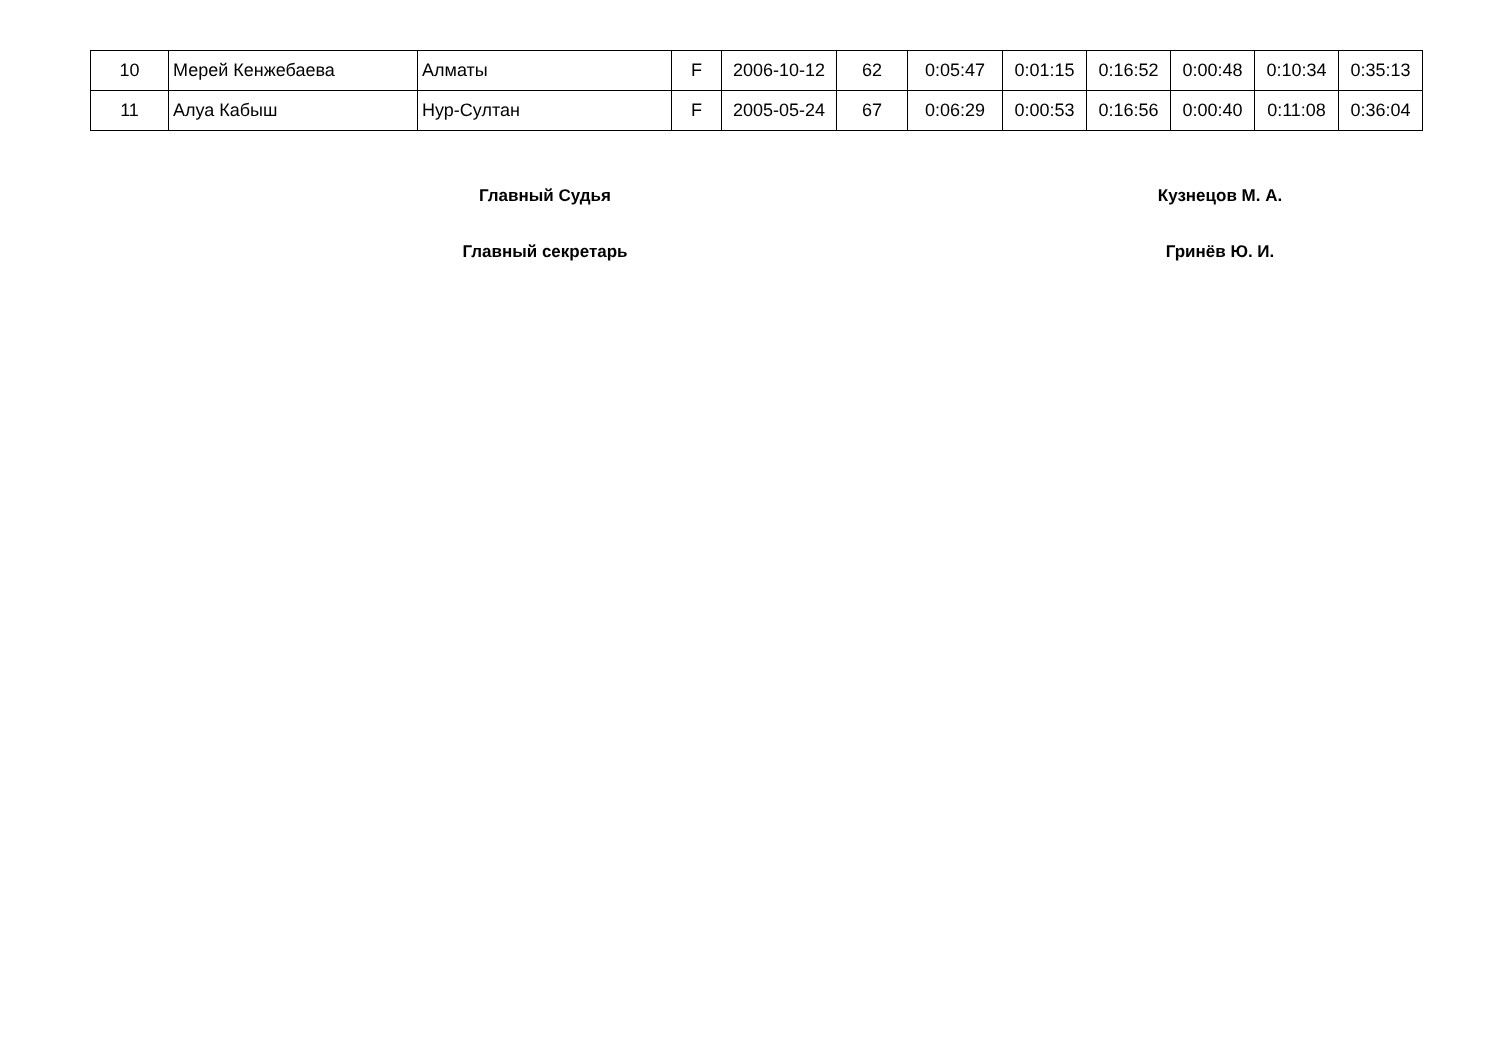| 10 | Мерей Кенжебаева | Алматы | F | 2006-10-12 | 62 | 0:05:47 | 0:01:15 | 0:16:52 | 0:00:48 | 0:10:34 | 0:35:13 |
| 11 | Алуа Кабыш | Нур-Султан | F | 2005-05-24 | 67 | 0:06:29 | 0:00:53 | 0:16:56 | 0:00:40 | 0:11:08 | 0:36:04 |
Главный Судья Кузнецов М. А.
Главный секретарь Гринёв Ю. И.